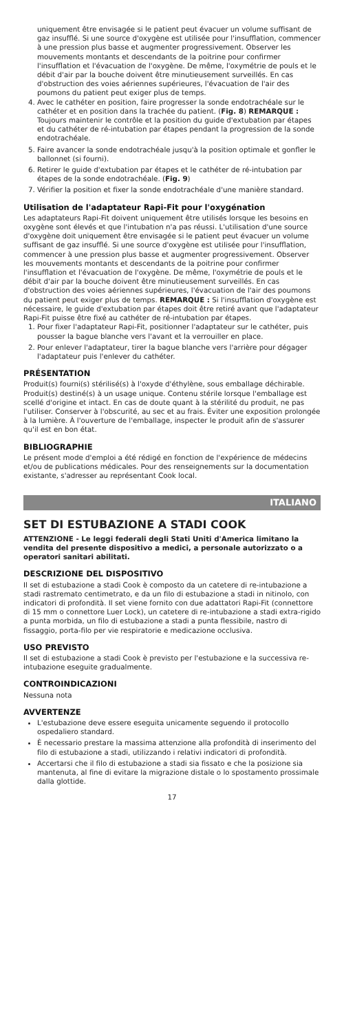uniquement être envisagée si le patient peut évacuer un volume suffisant de gaz insufflé. Si une source d'oxygène est utilisée pour l'insufflation, commencer à une pression plus basse et augmenter progressivement. Observer les mouvements montants et descendants de la poitrine pour confirmer l'insufflation et l'évacuation de l'oxygène. De même, l'oxymétrie de pouls et le débit d'air par la bouche doivent être minutieusement surveillés. En cas d'obstruction des voies aériennes supérieures, l'évacuation de l'air des poumons du patient peut exiger plus de temps.
4. Avec le cathéter en position, faire progresser la sonde endotrachéale sur le cathéter et en position dans la trachée du patient. (Fig. 8) REMARQUE : Toujours maintenir le contrôle et la position du guide d'extubation par étapes et du cathéter de ré-intubation par étapes pendant la progression de la sonde endotrachéale.
5. Faire avancer la sonde endotrachéale jusqu'à la position optimale et gonfler le ballonnet (si fourni).
6. Retirer le guide d'extubation par étapes et le cathéter de ré-intubation par étapes de la sonde endotrachéale. (Fig. 9)
7. Vérifier la position et fixer la sonde endotrachéale d'une manière standard.
Utilisation de l'adaptateur Rapi-Fit pour l'oxygénation
Les adaptateurs Rapi-Fit doivent uniquement être utilisés lorsque les besoins en oxygène sont élevés et que l'intubation n'a pas réussi. L'utilisation d'une source d'oxygène doit uniquement être envisagée si le patient peut évacuer un volume suffisant de gaz insufflé. Si une source d'oxygène est utilisée pour l'insufflation, commencer à une pression plus basse et augmenter progressivement. Observer les mouvements montants et descendants de la poitrine pour confirmer l'insufflation et l'évacuation de l'oxygène. De même, l'oxymétrie de pouls et le débit d'air par la bouche doivent être minutieusement surveillés. En cas d'obstruction des voies aériennes supérieures, l'évacuation de l'air des poumons du patient peut exiger plus de temps. REMARQUE : Si l'insufflation d'oxygène est nécessaire, le guide d'extubation par étapes doit être retiré avant que l'adaptateur Rapi-Fit puisse être fixé au cathéter de ré-intubation par étapes.
1. Pour fixer l'adaptateur Rapi-Fit, positionner l'adaptateur sur le cathéter, puis pousser la bague blanche vers l'avant et la verrouiller en place.
2. Pour enlever l'adaptateur, tirer la bague blanche vers l'arrière pour dégager l'adaptateur puis l'enlever du cathéter.
PRÉSENTATION
Produit(s) fourni(s) stérilisé(s) à l'oxyde d'éthylène, sous emballage déchirable. Produit(s) destiné(s) à un usage unique. Contenu stérile lorsque l'emballage est scellé d'origine et intact. En cas de doute quant à la stérilité du produit, ne pas l'utiliser. Conserver à l'obscurité, au sec et au frais. Éviter une exposition prolongée à la lumière. À l'ouverture de l'emballage, inspecter le produit afin de s'assurer qu'il est en bon état.
BIBLIOGRAPHIE
Le présent mode d'emploi a été rédigé en fonction de l'expérience de médecins et/ou de publications médicales. Pour des renseignements sur la documentation existante, s'adresser au représentant Cook local.
ITALIANO
SET DI ESTUBAZIONE A STADI COOK
ATTENZIONE - Le leggi federali degli Stati Uniti d'America limitano la vendita del presente dispositivo a medici, a personale autorizzato o a operatori sanitari abilitati.
DESCRIZIONE DEL DISPOSITIVO
Il set di estubazione a stadi Cook è composto da un catetere di re-intubazione a stadi rastremato centimetrato, e da un filo di estubazione a stadi in nitinolo, con indicatori di profondità. Il set viene fornito con due adattatori Rapi-Fit (connettore di 15 mm o connettore Luer Lock), un catetere di re-intubazione a stadi extra-rigido a punta morbida, un filo di estubazione a stadi a punta flessibile, nastro di fissaggio, porta-filo per vie respiratorie e medicazione occlusiva.
USO PREVISTO
Il set di estubazione a stadi Cook è previsto per l'estubazione e la successiva re-intubazione eseguite gradualmente.
CONTROINDICAZIONI
Nessuna nota
AVVERTENZE
L'estubazione deve essere eseguita unicamente seguendo il protocollo ospedaliero standard.
È necessario prestare la massima attenzione alla profondità di inserimento del filo di estubazione a stadi, utilizzando i relativi indicatori di profondità.
Accertarsi che il filo di estubazione a stadi sia fissato e che la posizione sia mantenuta, al fine di evitare la migrazione distale o lo spostamento prossimale dalla glottide.
17